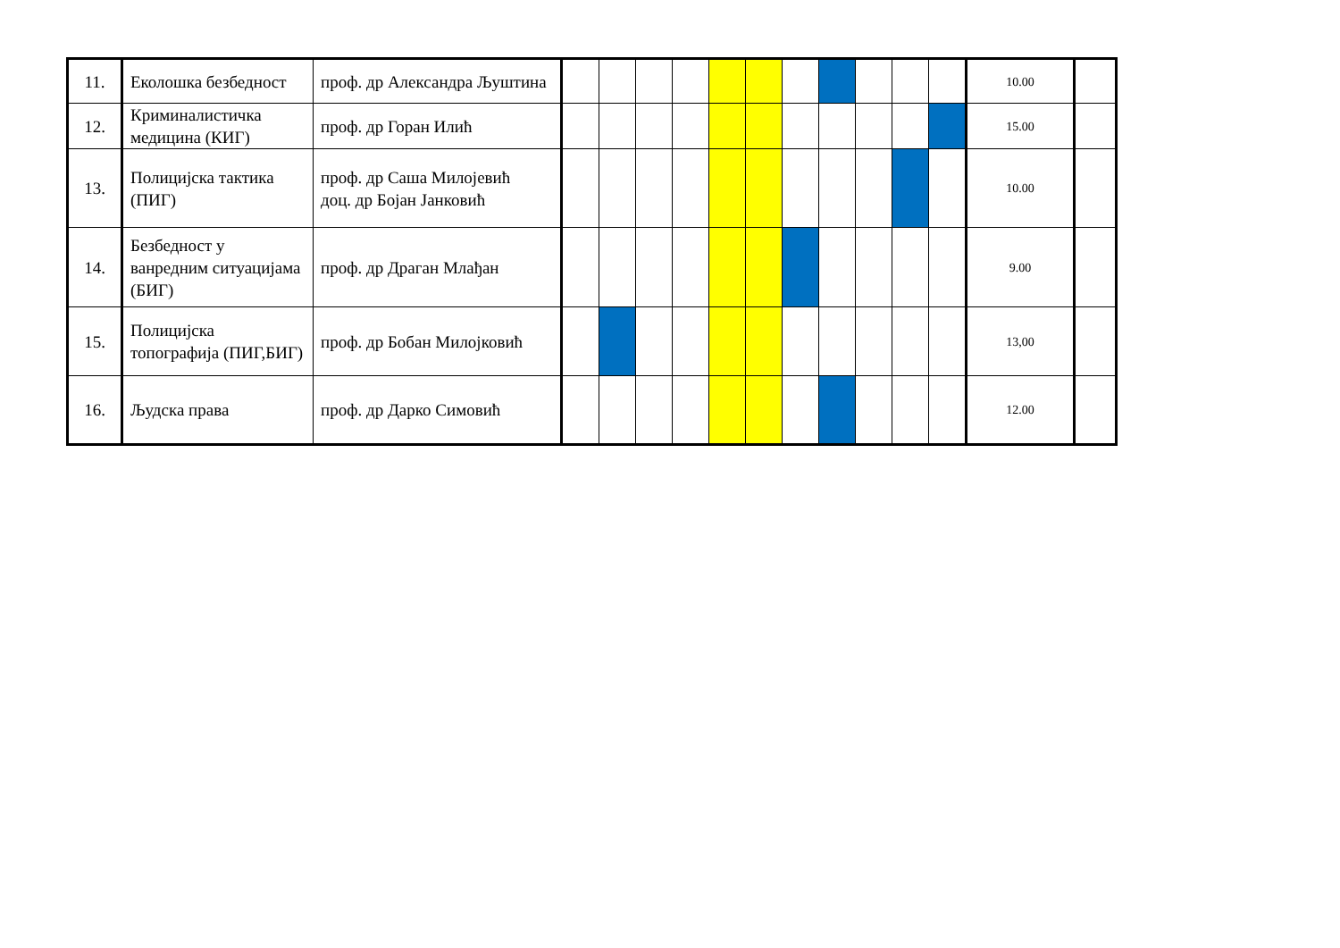| 11. | Еколошка безбедност | проф. др Александра Љуштина | | | | | | | | | | | | 10.00 | |
| 12. | Криминалистичка медицина (КИГ) | проф. др Горан Илић | | | | | | | | | | | | 15.00 | |
| 13. | Полицијска тактика (ПИГ) | проф. др Саша Милојевић доц. др Бојан Јанковић | | | | | | | | | | | | 10.00 | |
| 14. | Безбедност у ванредним ситуацијама (БИГ) | проф. др Драган Млађан | | | | | | | | | | | | 9.00 | |
| 15. | Полицијска топографија (ПИГ,БИГ) | проф. др Бобан Милојковић | | | | | | | | | | | | 13,00 | |
| 16. | Људска права | проф. др Дарко Симовић | | | | | | | | | | | | 12.00 | |